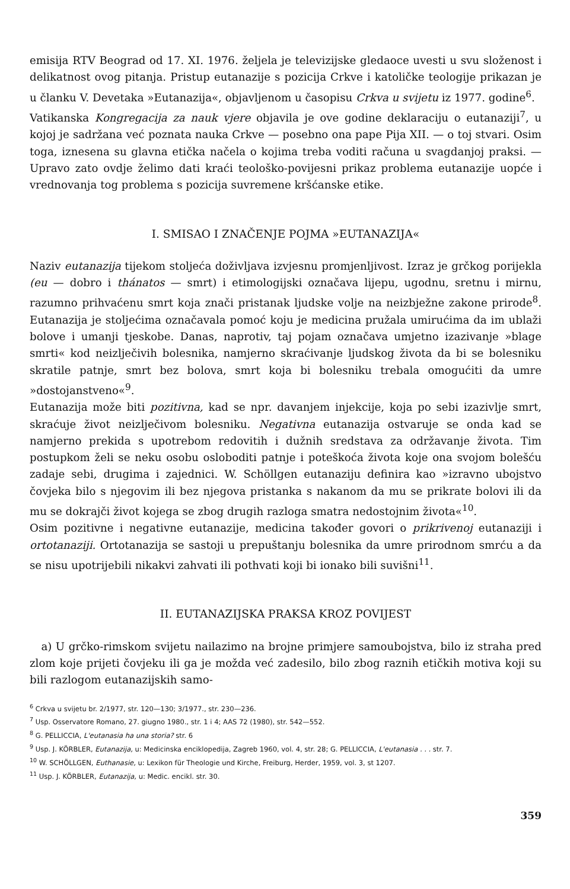emisija RTV Beograd od 17. XI. 1976. željela je televizijske gledaoce uvesti u svu složenost i delikatnost ovog pitanja. Pristup eutanazije s pozicija Crkve i katoličke teologije prikazan je u članku V. Devetaka »Eutanazija«, objavljenom u časopisu Crkva u svijetu iz 1977. godine<sup>6</sup>.
Vatikanska Kongregacija za nauk vjere objavila je ove godine deklaraciju o eutanaziji<sup>7</sup>, u kojoj je sadržana već poznata nauka Crkve — posebno ona pape Pija XII. — o toj stvari. Osim toga, iznesena su glavna etička načela o kojima treba voditi računa u svagdanjoj praksi. — Upravo zato ovdje želimo dati kraći teološko-povijesni prikaz problema eutanazije uopće i vrednovanja tog problema s pozicija suvremene kršćanske etike.
I. SMISAO I ZNAČENJE POJMA »EUTANAZIJA«
Naziv eutanazija tijekom stoljeća doživljava izvjesnu promjenljivost. Izraz je grčkog porijekla (eu — dobro i thánatos — smrt) i etimologijski označava lijepu, ugodnu, sretnu i mirnu, razumno prihvaćenu smrt koja znači pristanak ljudske volje na neizbježne zakone prirode<sup>8</sup>. Eutanazija je stoljećima označavala pomoć koju je medicina pružala umirućima da im ublaži bolove i umanji tjeskobe. Danas, naprotiv, taj pojam označava umjetno izazivanje »blage smrti« kod neizlječivih bolesnika, namjerno skraćivanje ljudskog života da bi se bolesniku skratile patnje, smrt bez bolova, smrt koja bi bolesniku trebala omogućiti da umre »dostojanstveno«<sup>9</sup>.
Eutanazija može biti pozitivna, kad se npr. davanjem injekcije, koja po sebi izazivlje smrt, skraćuje život neizlječivom bolesniku. Negativna eutanazija ostvaruje se onda kad se namjerno prekida s upotrebom redovitih i dužnih sredstava za održavanje života. Tim postupkom želi se neku osobu osloboditi patnje i poteškoća života koje ona svojom bolešću zadaje sebi, drugima i zajednici. W. Schöllgen eutanaziju definira kao »izravno ubojstvo čovjeka bilo s njegovim ili bez njegova pristanka s nakanom da mu se prikrate bolovi ili da mu se dokrajči život kojega se zbog drugih razloga smatra nedostojnim života«<sup>10</sup>.
Osim pozitivne i negativne eutanazije, medicina također govori o prikrivenoj eutanaziji i ortotanaziji. Ortotanazija se sastoji u prepuštanju bolesnika da umre prirodnom smrću a da se nisu upotrijebili nikakvi zahvati ili pothvati koji bi ionako bili suvišni<sup>11</sup>.
II. EUTANAZIJSKA PRAKSA KROZ POVIJEST
a) U grčko-rimskom svijetu nailazimo na brojne primjere samoubojstva, bilo iz straha pred zlom koje prijeti čovjeku ili ga je možda već zadesilo, bilo zbog raznih etičkih motiva koji su bili razlogom eutanazijskih samo-
<sup>6</sup> Crkva u svijetu br. 2/1977, str. 120—130; 3/1977., str. 230—236.
<sup>7</sup> Usp. Osservatore Romano, 27. giugno 1980., str. 1 i 4; AAS 72 (1980), str. 542—552.
<sup>8</sup> G. PELLICCIA, L'eutanasia ha una storia? str. 6
<sup>9</sup> Usp. J. KÖRBLER, Eutanazija, u: Medicinska enciklopedija, Zagreb 1960, vol. 4, str. 28; G. PELLICCIA, L'eutanasia . . . str. 7.
<sup>10</sup> W. SCHÖLLGEN, Euthanasie, u: Lexikon für Theologie und Kirche, Freiburg, Herder, 1959, vol. 3, st 1207.
<sup>11</sup> Usp. J. KÖRBLER, Eutanazija, u: Medic. encikl. str. 30.
359